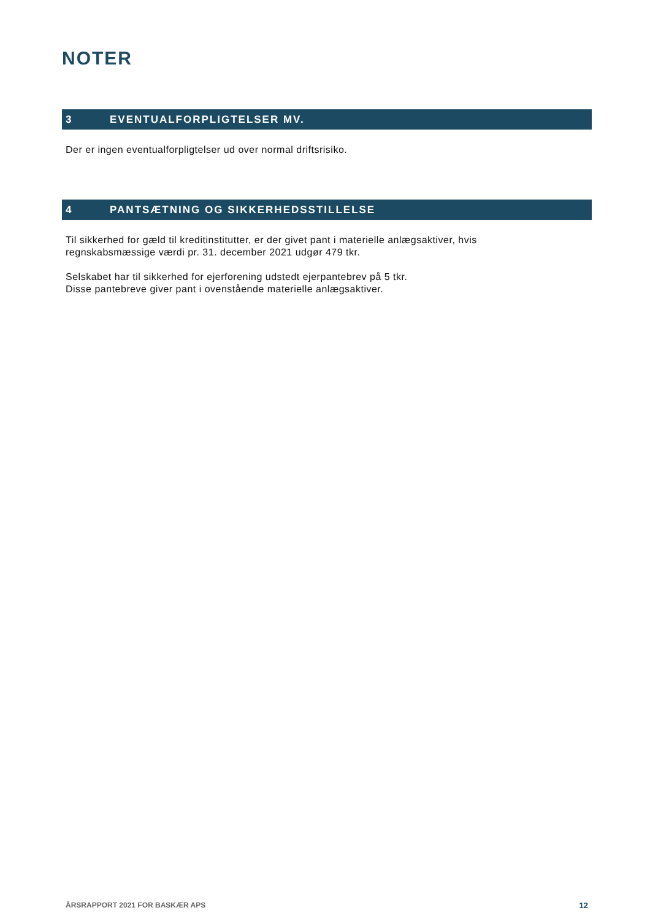NOTER
3 EVENTUALFORPLIGTELSER MV.
Der er ingen eventualforpligtelser ud over normal driftsrisiko.
4 PANTSÆTNING OG SIKKERHEDSSTILLELSE
Til sikkerhed for gæld til kreditinstitutter, er der givet pant i materielle anlægsaktiver, hvis
regnskabsmæssige værdi pr. 31. december 2021 udgør 479 tkr.
Selskabet har til sikkerhed for ejerforening udstedt ejerpantebrev på 5 tkr.
Disse pantebreve giver pant i ovenstående materielle anlægsaktiver.
ÅRSRAPPORT 2021 FOR BASKÆR APS 12